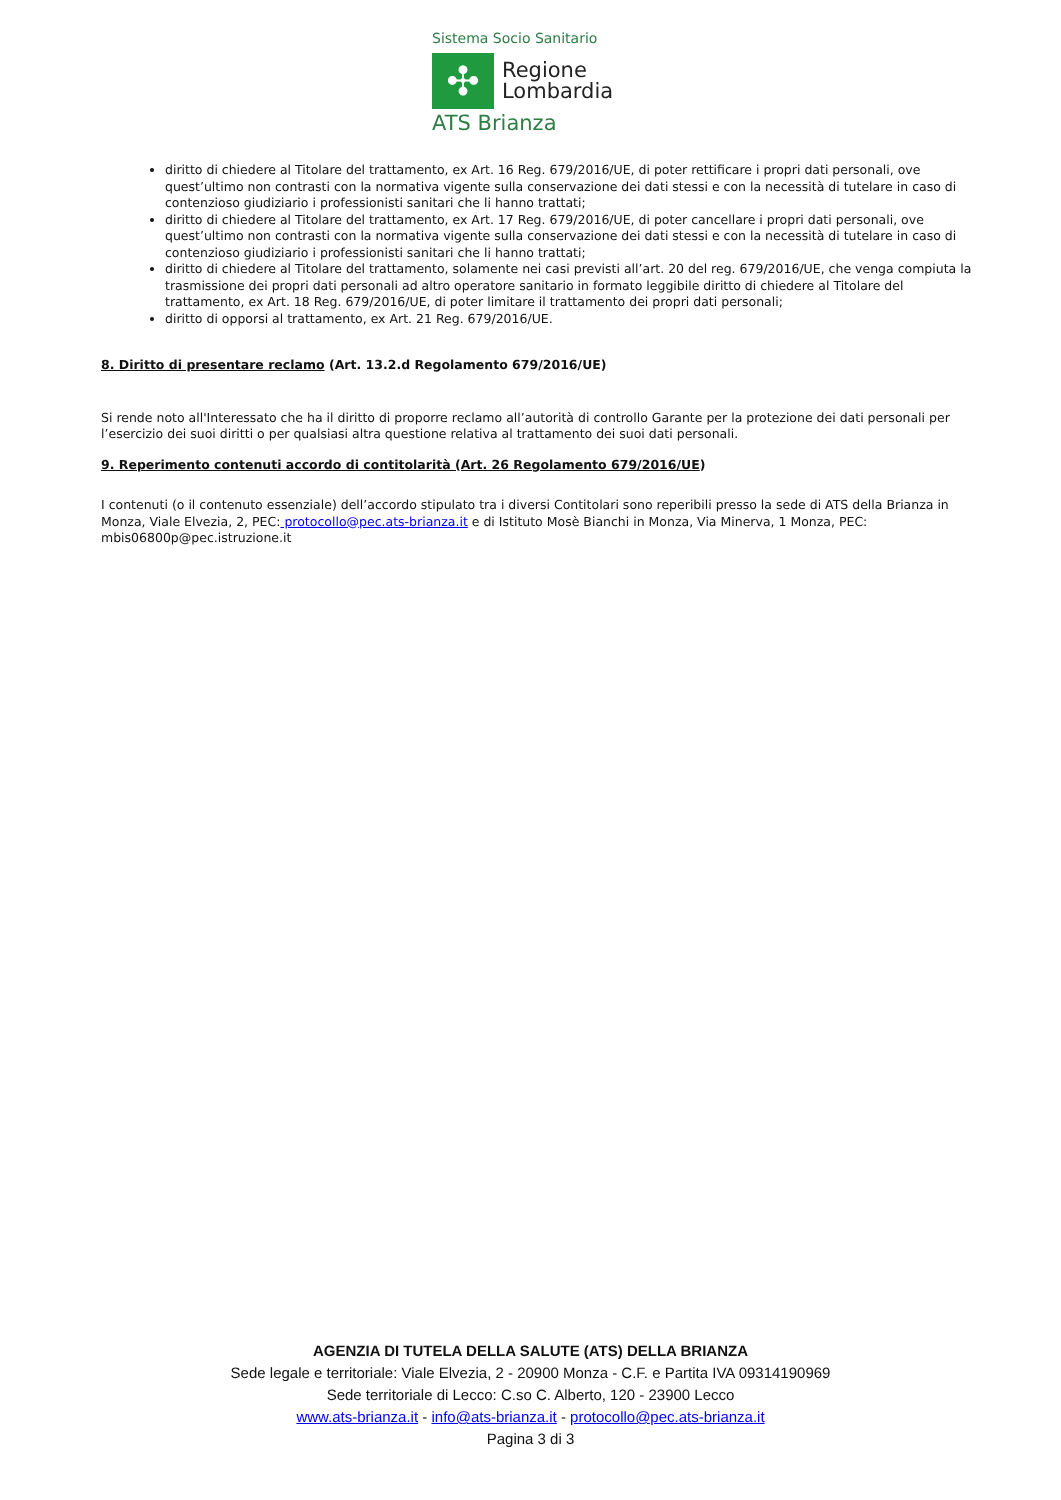Sistema Socio Sanitario
✣
Regione
Lombardia
ATS Brianza
diritto di chiedere al Titolare del trattamento, ex Art. 16 Reg. 679/2016/UE, di poter rettificare i propri dati personali, ove quest’ultimo non contrasti con la normativa vigente sulla conservazione dei dati stessi e con la necessità di tutelare in caso di contenzioso giudiziario i professionisti sanitari che li hanno trattati;
diritto di chiedere al Titolare del trattamento, ex Art. 17 Reg. 679/2016/UE, di poter cancellare i propri dati personali, ove quest’ultimo non contrasti con la normativa vigente sulla conservazione dei dati stessi e con la necessità di tutelare in caso di contenzioso giudiziario i professionisti sanitari che li hanno trattati;
diritto di chiedere al Titolare del trattamento, solamente nei casi previsti all’art. 20 del reg. 679/2016/UE, che venga compiuta la trasmissione dei propri dati personali ad altro operatore sanitario in formato leggibile diritto di chiedere al Titolare del trattamento, ex Art. 18 Reg. 679/2016/UE, di poter limitare il trattamento dei propri dati personali;
diritto di opporsi al trattamento, ex Art. 21 Reg. 679/2016/UE.
8. Diritto di presentare reclamo (Art. 13.2.d Regolamento 679/2016/UE)
Si rende noto all'Interessato che ha il diritto di proporre reclamo all’autorità di controllo Garante per la protezione dei dati personali per l’esercizio dei suoi diritti o per qualsiasi altra questione relativa al trattamento dei suoi dati personali.
9. Reperimento contenuti accordo di contitolarità (Art. 26 Regolamento 679/2016/UE)
I contenuti (o il contenuto essenziale) dell’accordo stipulato tra i diversi Contitolari sono reperibili presso la sede di ATS della Brianza in Monza, Viale Elvezia, 2, PEC: protocollo@pec.ats-brianza.it e di Istituto Mosè Bianchi in Monza, Via Minerva, 1 Monza, PEC: mbis06800p@pec.istruzione.it
AGENZIA DI TUTELA DELLA SALUTE (ATS) DELLA BRIANZA
Sede legale e territoriale: Viale Elvezia, 2 - 20900 Monza - C.F. e Partita IVA 09314190969
Sede territoriale di Lecco: C.so C. Alberto, 120 - 23900 Lecco
www.ats-brianza.it - info@ats-brianza.it - protocollo@pec.ats-brianza.it
Pagina 3 di 3